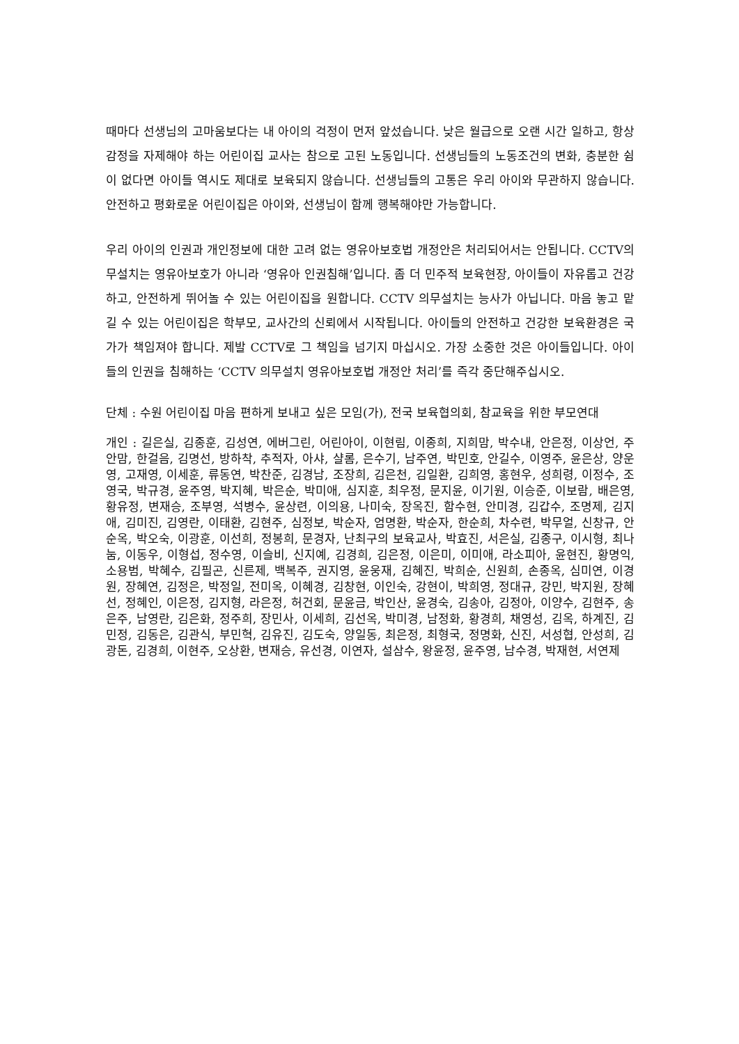때마다 선생님의 고마움보다는 내 아이의 걱정이 먼저 앞섰습니다. 낮은 월급으로 오랜 시간 일하고, 항상 감정을 자제해야 하는 어린이집 교사는 참으로 고된 노동입니다. 선생님들의 노동조건의 변화, 충분한 쉼이 없다면 아이들 역시도 제대로 보육되지 않습니다. 선생님들의 고통은 우리 아이와 무관하지 않습니다. 안전하고 평화로운 어린이집은 아이와, 선생님이 함께 행복해야만 가능합니다.
우리 아이의 인권과 개인정보에 대한 고려 없는 영유아보호법 개정안은 처리되어서는 안됩니다. CCTV의무설치는 영유아보호가 아니라 ‘영유아 인권침해’입니다. 좀 더 민주적 보육현장, 아이들이 자유롭고 건강하고, 안전하게 뛰어놀 수 있는 어린이집을 원합니다. CCTV 의무설치는 능사가 아닙니다. 마음 놓고 맡길 수 있는 어린이집은 학부모, 교사간의 신뢰에서 시작됩니다. 아이들의 안전하고 건강한 보육환경은 국가가 책임져야 합니다. 제발 CCTV로 그 책임을 넘기지 마십시오. 가장 소중한 것은 아이들입니다. 아이들의 인권을 침해하는 ‘CCTV 의무설치 영유아보호법 개정안 처리’를 즉각 중단해주십시오.
단체 : 수원 어린이집 마음 편하게 보내고 싶은 모임(가), 전국 보육협의회, 참교육을 위한 부모연대
개인 : 길은실, 김종훈, 김성연, 에버그린, 어린아이, 이현림, 이종희, 지희맘, 박수내, 안은정, 이상언, 주안맘, 한걸음, 김명선, 방하착, 추적자, 아샤, 샬롬, 은수기, 남주연, 박민호, 안길수, 이영주, 윤은상, 양운영, 고재영, 이세훈, 류동연, 박찬준, 김경남, 조장희, 김은천, 김일환, 김희영, 홍현우, 성희령, 이정수, 조영국, 박규경, 윤주영, 박지혜, 박은순, 박미애, 심지훈, 최우정, 문지윤, 이기원, 이승준, 이보람, 배은영, 황유정, 변재승, 조부영, 석병수, 윤상련, 이의용, 나미숙, 장옥진, 함수현, 안미경, 김갑수, 조명제, 김지애, 김미진, 김영란, 이태환, 김현주, 심정보, 박순자, 엄명환, 박순자, 한순희, 차수련, 박무얼, 신창규, 안순옥, 박오숙, 이광훈, 이선희, 정봉희, 문경자, 난최구의 보육교사, 박효진, 서은실, 김종구, 이시형, 최나눔, 이동우, 이형섭, 정수영, 이슬비, 신지예, 김경희, 김은정, 이은미, 이미애, 라소피아, 윤현진, 황명익, 소용범, 박혜수, 김필곤, 신른제, 백복주, 권지영, 윤웅재, 김혜진, 박희순, 신원희, 손종옥, 심미연, 이경원, 장혜연, 김정은, 박정일, 전미옥, 이혜경, 김창현, 이인숙, 강현이, 박희영, 정대규, 강민, 박지원, 장혜선, 정혜인, 이은정, 김지형, 라은정, 허건회, 문윤금, 박인산, 윤경숙, 김송아, 김정아, 이양수, 김현주, 송은주, 남영란, 김은화, 정주희, 장민사, 이세희, 김선옥, 박미경, 남정화, 황경희, 채영성, 김옥, 하계진, 김민정, 김동은, 김관식, 부민혁, 김유진, 김도숙, 양일동, 최은정, 최형국, 정명화, 신진, 서성협, 안성희, 김광돈, 김경희, 이현주, 오상환, 변재승, 유선경, 이연자, 설삼수, 왕윤정, 윤주영, 남수경, 박재현, 서연제